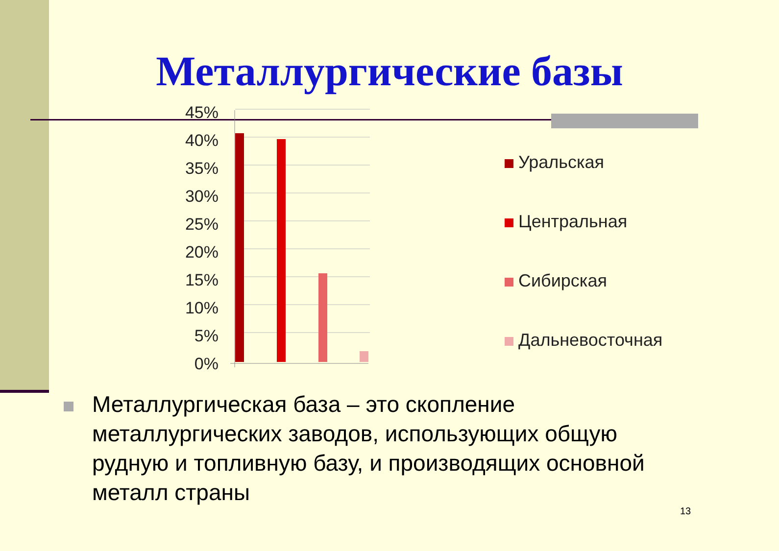Металлургические базы
45%
40%
35%
30%
25%
20%
15%
10%
5%
0%
Уральская
Центральная
Сибирская
Дальневосточная
Металлургическая база – это скопление металлургических заводов, использующих общую рудную и топливную базу, и производящих основной металл страны
13